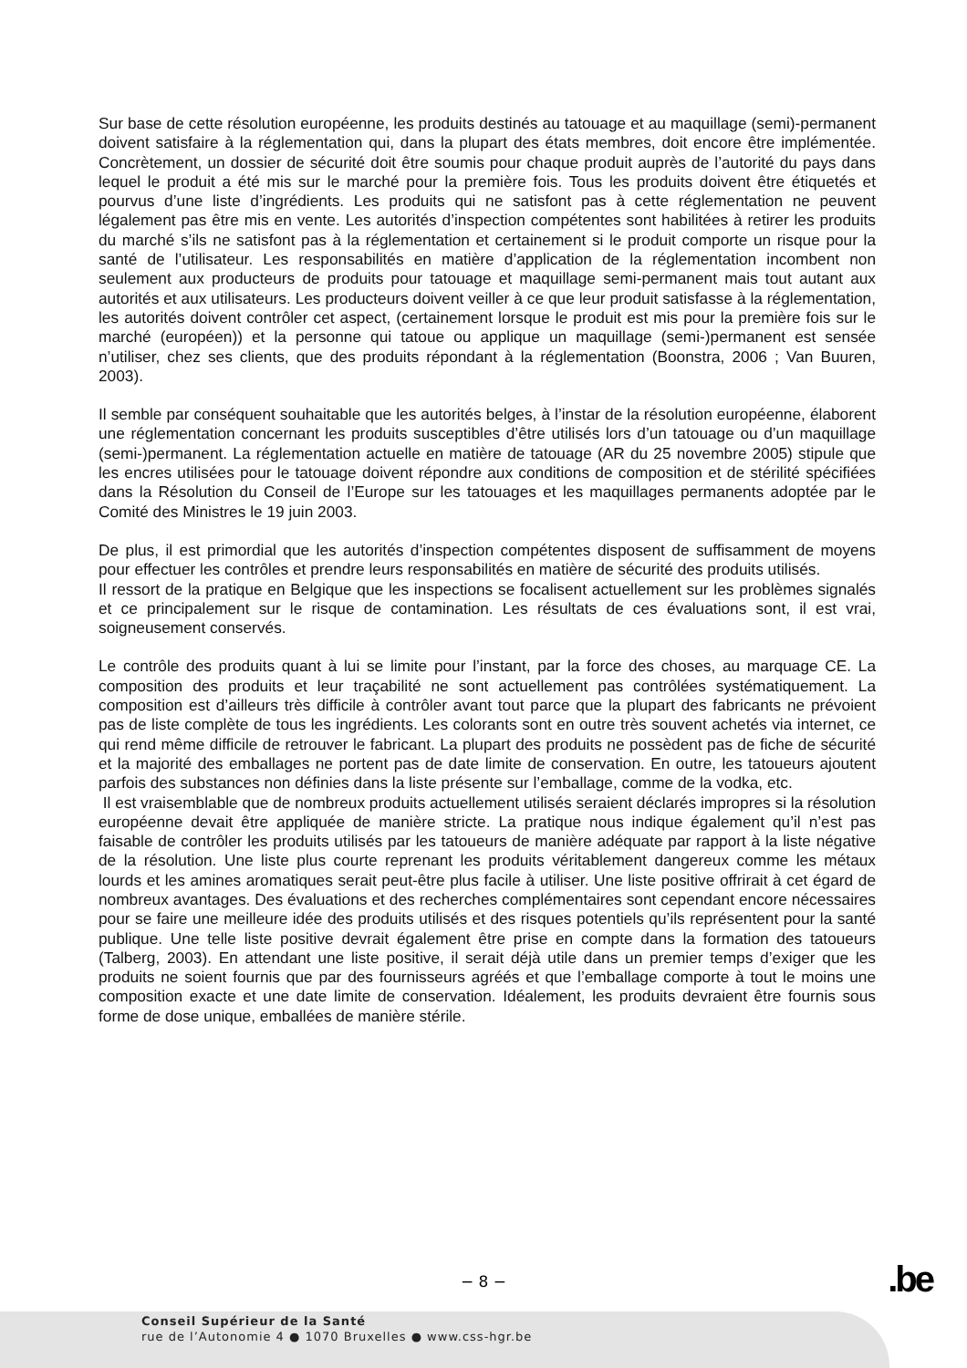Sur base de cette résolution européenne, les produits destinés au tatouage et au maquillage (semi)-permanent doivent satisfaire à la réglementation qui, dans la plupart des états membres, doit encore être implémentée. Concrètement, un dossier de sécurité doit être soumis pour chaque produit auprès de l’autorité du pays dans lequel le produit a été mis sur le marché pour la première fois. Tous les produits doivent être étiquetés et pourvus d’une liste d’ingrédients. Les produits qui ne satisfont pas à cette réglementation ne peuvent légalement pas être mis en vente. Les autorités d’inspection compétentes sont habilitées à retirer les produits du marché s’ils ne satisfont pas à la réglementation et certainement si le produit comporte un risque pour la santé de l’utilisateur. Les responsabilités en matière d’application de la réglementation incombent non seulement aux producteurs de produits pour tatouage et maquillage semi-permanent mais tout autant aux autorités et aux utilisateurs. Les producteurs doivent veiller à ce que leur produit satisfasse à la réglementation, les autorités doivent contrôler cet aspect, (certainement lorsque le produit est mis pour la première fois sur le marché (européen)) et la personne qui tatoue ou applique un maquillage (semi-)permanent est sensée n’utiliser, chez ses clients, que des produits répondant à la réglementation (Boonstra, 2006 ; Van Buuren, 2003).
Il semble par conséquent souhaitable que les autorités belges, à l’instar de la résolution européenne, élaborent une réglementation concernant les produits susceptibles d’être utilisés lors d’un tatouage ou d’un maquillage (semi-)permanent. La réglementation actuelle en matière de tatouage (AR du 25 novembre 2005) stipule que les encres utilisées pour le tatouage doivent répondre aux conditions de composition et de stérilité spécifiées dans la Résolution du Conseil de l’Europe sur les tatouages et les maquillages permanents adoptée par le Comité des Ministres le 19 juin 2003.
De plus, il est primordial que les autorités d’inspection compétentes disposent de suffisamment de moyens pour effectuer les contrôles et prendre leurs responsabilités en matière de sécurité des produits utilisés.
Il ressort de la pratique en Belgique que les inspections se focalisent actuellement sur les problèmes signalés et ce principalement sur le risque de contamination. Les résultats de ces évaluations sont, il est vrai, soigneusement conservés.
Le contrôle des produits quant à lui se limite pour l’instant, par la force des choses, au marquage CE. La composition des produits et leur traçabilité ne sont actuellement pas contrôlées systématiquement. La composition est d’ailleurs très difficile à contrôler avant tout parce que la plupart des fabricants ne prévoient pas de liste complète de tous les ingrédients. Les colorants sont en outre très souvent achetés via internet, ce qui rend même difficile de retrouver le fabricant. La plupart des produits ne possèdent pas de fiche de sécurité et la majorité des emballages ne portent pas de date limite de conservation. En outre, les tatoueurs ajoutent parfois des substances non définies dans la liste présente sur l’emballage, comme de la vodka, etc.
Il est vraisemblable que de nombreux produits actuellement utilisés seraient déclarés impropres si la résolution européenne devait être appliquée de manière stricte. La pratique nous indique également qu’il n’est pas faisable de contrôler les produits utilisés par les tatoueurs de manière adéquate par rapport à la liste négative de la résolution. Une liste plus courte reprenant les produits véritablement dangereux comme les métaux lourds et les amines aromatiques serait peut-être plus facile à utiliser. Une liste positive offrirait à cet égard de nombreux avantages. Des évaluations et des recherches complémentaires sont cependant encore nécessaires pour se faire une meilleure idée des produits utilisés et des risques potentiels qu’ils représentent pour la santé publique. Une telle liste positive devrait également être prise en compte dans la formation des tatoueurs (Talberg, 2003). En attendant une liste positive, il serait déjà utile dans un premier temps d’exiger que les produits ne soient fournis que par des fournisseurs agréés et que l’emballage comporte à tout le moins une composition exacte et une date limite de conservation. Idéalement, les produits devraient être fournis sous forme de dose unique, emballées de manière stérile.
− 8 − .be
Conseil Supérieur de la Santé
rue de l’Autonomie 4 ● 1070 Bruxelles ● www.css-hgr.be